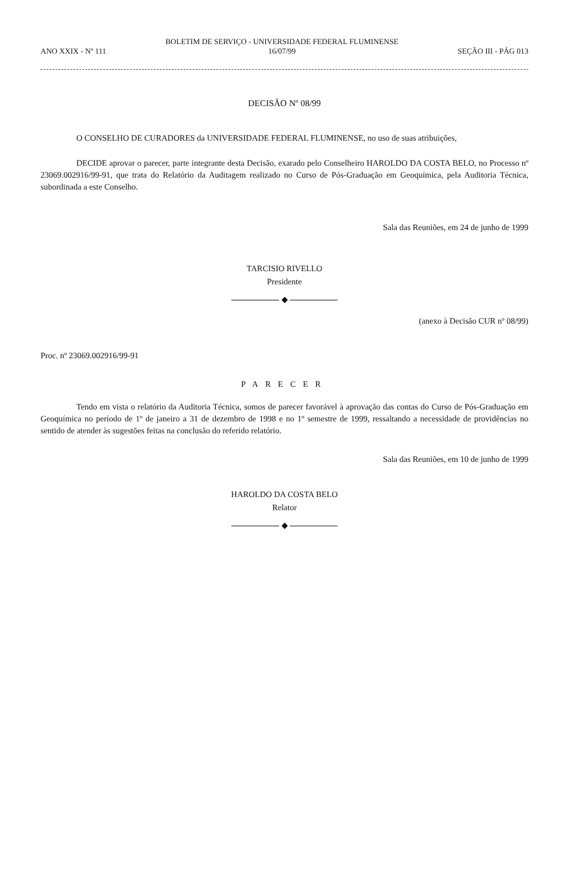ANO XXIX - Nº 111
BOLETIM DE SERVIÇO - UNIVERSIDADE FEDERAL FLUMINENSE
16/07/99
SEÇÃO III - PÁG 013
DECISÃO Nº 08/99
O CONSELHO DE CURADORES da UNIVERSIDADE FEDERAL FLUMINENSE, no uso de suas atribuições,
DECIDE aprovar o parecer, parte integrante desta Decisão, exarado pelo Conselheiro HAROLDO DA COSTA BELO, no Processo nº 23069.002916/99-91, que trata do Relatório da Auditagem realizado no Curso de Pós-Graduação em Geoquímica, pela Auditoria Técnica, subordinada a este Conselho.
Sala das Reuniões, em 24 de junho de 1999
TARCISIO RIVELLO
Presidente
◆
(anexo à Decisão CUR nº 08/99)
Proc. nº 23069.002916/99-91
PARECER
Tendo em vista o relatório da Auditoria Técnica, somos de parecer favorável à aprovação das contas do Curso de Pós-Graduação em Geoquímica no período de 1º de janeiro a 31 de dezembro de 1998 e no 1º semestre de 1999, ressaltando a necessidade de providências no sentido de atender às sugestões feitas na conclusão do referido relatório.
Sala das Reuniões, em 10 de junho de 1999
HAROLDO DA COSTA BELO
Relator
◆